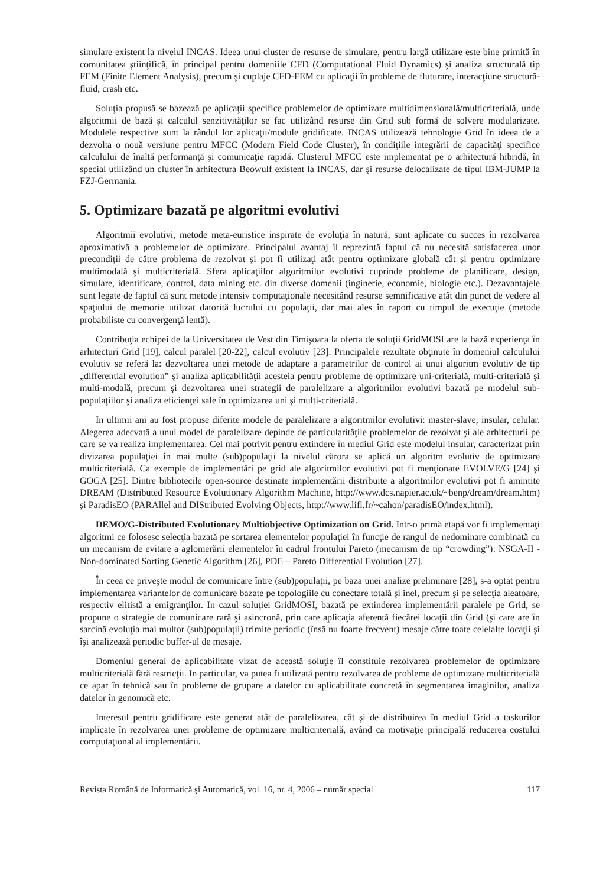simulare existent la nivelul INCAS. Ideea unui cluster de resurse de simulare, pentru largă utilizare este bine primită în comunitatea ştiinţifică, în principal pentru domeniile CFD (Computational Fluid Dynamics) şi analiza structurală tip FEM (Finite Element Analysis), precum şi cuplaje CFD-FEM cu aplicaţii în probleme de fluturare, interacţiune structură-fluid, crash etc.
Soluţia propusă se bazează pe aplicaţii specifice problemelor de optimizare multidimensională/multicriterială, unde algoritmii de bază şi calculul senzitivităţilor se fac utilizând resurse din Grid sub formă de solvere modularizate. Modulele respective sunt la rândul lor aplicaţii/module gridificate. INCAS utilizează tehnologie Grid în ideea de a dezvolta o nouă versiune pentru MFCC (Modern Field Code Cluster), în condiţiile integrării de capacităţi specifice calculului de înaltă performanţă şi comunicaţie rapidă. Clusterul MFCC este implementat pe o arhitectură hibridă, în special utilizând un cluster în arhitectura Beowulf existent la INCAS, dar şi resurse delocalizate de tipul IBM-JUMP la FZJ-Germania.
5. Optimizare bazată pe algoritmi evolutivi
Algoritmii evolutivi, metode meta-euristice inspirate de evoluţia în natură, sunt aplicate cu succes în rezolvarea aproximativă a problemelor de optimizare. Principalul avantaj îl reprezintă faptul că nu necesită satisfacerea unor precondiţii de către problema de rezolvat şi pot fi utilizaţi atât pentru optimizare globală cât şi pentru optimizare multimodală şi multicriterială. Sfera aplicaţiilor algoritmilor evolutivi cuprinde probleme de planificare, design, simulare, identificare, control, data mining etc. din diverse domenii (inginerie, economie, biologie etc.). Dezavantajele sunt legate de faptul că sunt metode intensiv computaţionale necesitând resurse semnificative atât din punct de vedere al spaţiului de memorie utilizat datorită lucrului cu populaţii, dar mai ales în raport cu timpul de execuţie (metode probabiliste cu convergenţă lentă).
Contribuţia echipei de la Universitatea de Vest din Timişoara la oferta de soluţii GridMOSI are la bază experienţa în arhitecturi Grid [19], calcul paralel [20-22], calcul evolutiv [23]. Principalele rezultate obţinute în domeniul calculului evolutiv se referă la: dezvoltarea unei metode de adaptare a parametrilor de control ai unui algoritm evolutiv de tip „differential evolution” şi analiza aplicabilităţii acesteia pentru probleme de optimizare uni-criterială, multi-criterială şi multi-modală, precum şi dezvoltarea unei strategii de paralelizare a algoritmilor evolutivi bazată pe modelul sub-populaţiilor şi analiza eficienţei sale în optimizarea uni şi multi-criterială.
In ultimii ani au fost propuse diferite modele de paralelizare a algoritmilor evolutivi: master-slave, insular, celular. Alegerea adecvată a unui model de paralelizare depinde de particularităţile problemelor de rezolvat şi ale arhitecturii pe care se va realiza implementarea. Cel mai potrivit pentru extindere în mediul Grid este modelul insular, caracterizat prin divizarea populaţiei în mai multe (sub)populaţii la nivelul cărora se aplică un algoritm evolutiv de optimizare multicriterială. Ca exemple de implementări pe grid ale algoritmilor evolutivi pot fi menţionate EVOLVE/G [24] şi GOGA [25]. Dintre bibliotecile open-source destinate implementării distribuite a algoritmilor evolutivi pot fi amintite DREAM (Distributed Resource Evolutionary Algorithm Machine, http://www.dcs.napier.ac.uk/~benp/dream/dream.htm) şi ParadisEO (PARAllel and DIStributed Evolving Objects, http://www.lifl.fr/~cahon/paradisEO/index.html).
DEMO/G-Distributed Evolutionary Multiobjective Optimization on Grid. Intr-o primă etapă vor fi implementaţi algoritmi ce folosesc selecţia bazată pe sortarea elementelor populaţiei în funcţie de rangul de nedominare combinată cu un mecanism de evitare a aglomerării elementelor în cadrul frontului Pareto (mecanism de tip “crowding”): NSGA-II - Non-dominated Sorting Genetic Algorithm [26], PDE – Pareto Differential Evolution [27].
În ceea ce priveşte modul de comunicare între (sub)populaţii, pe baza unei analize preliminare [28], s-a optat pentru implementarea variantelor de comunicare bazate pe topologiile cu conectare totală şi inel, precum şi pe selecţia aleatoare, respectiv elitistă a emigranţilor. In cazul soluţiei GridMOSI, bazată pe extinderea implementării paralele pe Grid, se propune o strategie de comunicare rară şi asincronă, prin care aplicaţia aferentă fiecărei locaţii din Grid (şi care are în sarcină evoluţia mai multor (sub)populaţii) trimite periodic (însă nu foarte frecvent) mesaje către toate celelalte locaţii şi îşi analizează periodic buffer-ul de mesaje.
Domeniul general de aplicabilitate vizat de această soluţie îl constituie rezolvarea problemelor de optimizare multicriterială fără restricţii. In particular, va putea fi utilizată pentru rezolvarea de probleme de optimizare multicriterială ce apar în tehnică sau în probleme de grupare a datelor cu aplicabilitate concretă în segmentarea imaginilor, analiza datelor în genomică etc.
Interesul pentru gridificare este generat atât de paralelizarea, cât şi de distribuirea în mediul Grid a taskurilor implicate în rezolvarea unei probleme de optimizare multicriterială, având ca motivaţie principală reducerea costului computaţional al implementării.
Revista Română de Informatică şi Automatică, vol. 16, nr. 4, 2006 – număr special 117